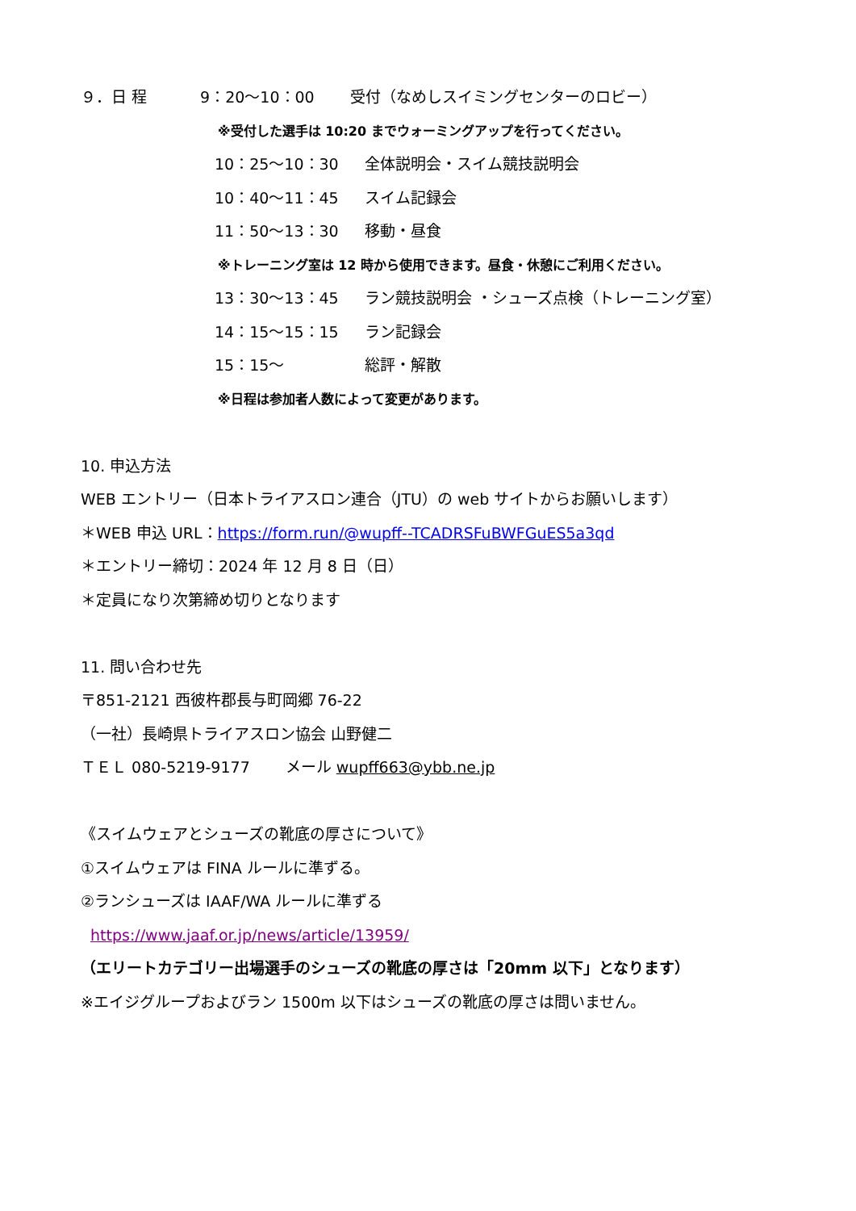９．日 程 9：20～10：00 受付（なめしスイミングセンターのロビー）
※受付した選手は 10:20 までウォーミングアップを行ってください。
10：25～10：30 全体説明会・スイム競技説明会
10：40～11：45 スイム記録会
11：50～13：30 移動・昼食
※トレーニング室は 12 時から使用できます。昼食・休憩にご利用ください。
13：30～13：45 ラン競技説明会 ・シューズ点検（トレーニング室）
14：15～15：15 ラン記録会
15：15～ 総評・解散
※日程は参加者人数によって変更があります。
10. 申込方法
WEB エントリー（日本トライアスロン連合（JTU）の web サイトからお願いします）
＊WEB 申込 URL：https://form.run/@wupff--TCADRSFuBWFGuES5a3qd
＊エントリー締切：2024 年 12 月 8 日（日）
＊定員になり次第締め切りとなります
11. 問い合わせ先
〒851-2121 西彼杵郡長与町岡郷 76-22
（一社）長崎県トライアスロン協会 山野健二
ＴＥＬ 080-5219-9177 　　メール wupff663@ybb.ne.jp
《スイムウェアとシューズの靴底の厚さについて》
①スイムウェアは FINA ルールに準ずる。
②ランシューズは IAAF/WA ルールに準ずる
https://www.jaaf.or.jp/news/article/13959/
（エリートカテゴリー出場選手のシューズの靴底の厚さは「20mm 以下」となります）
※エイジグループおよびラン 1500m 以下はシューズの靴底の厚さは問いません。